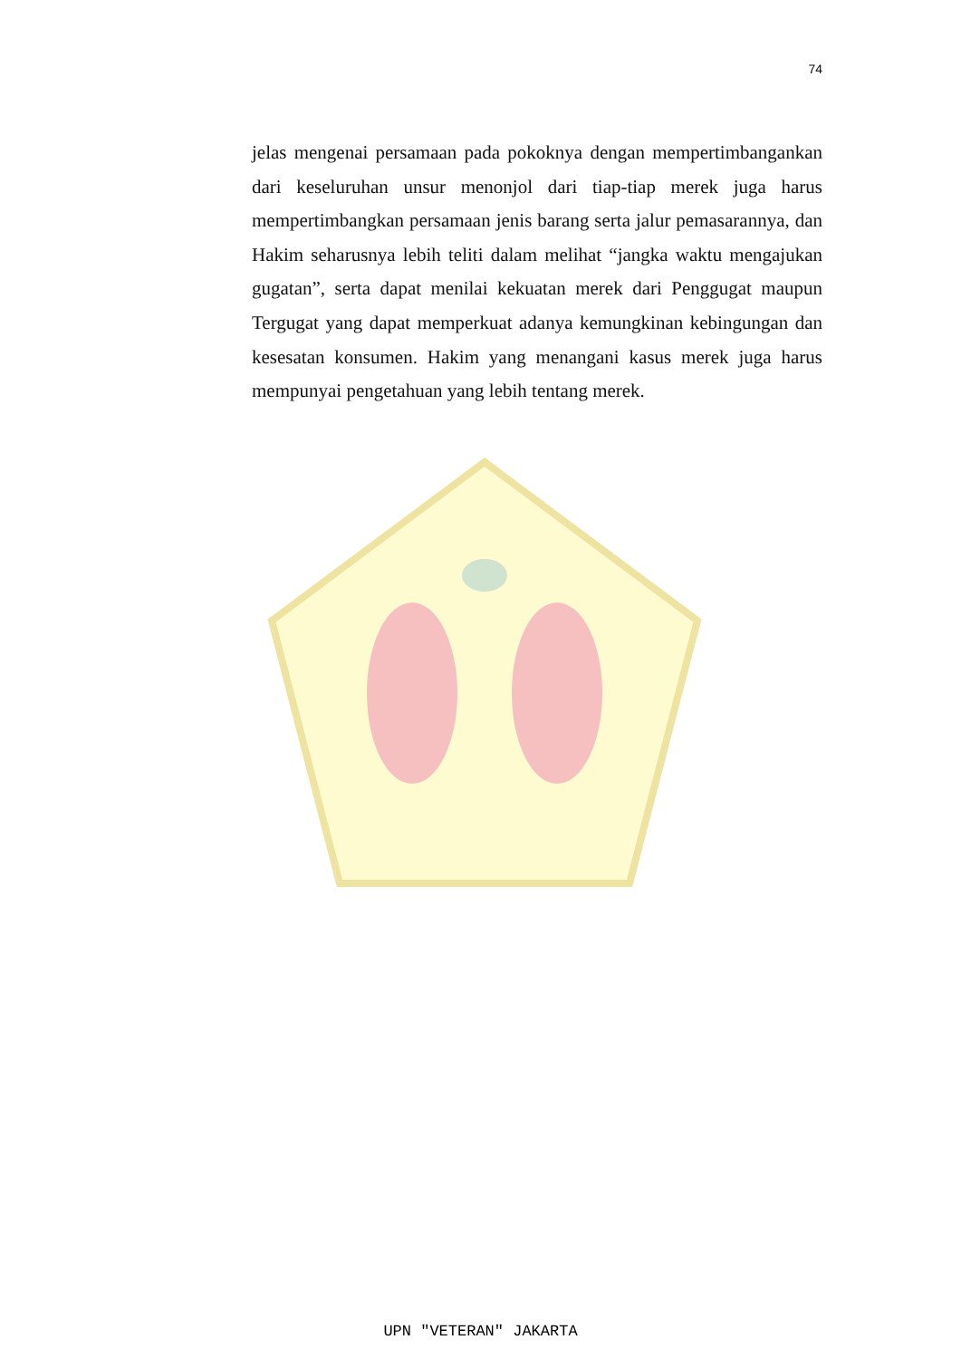74
jelas mengenai persamaan pada pokoknya dengan mempertimbangankan dari keseluruhan unsur menonjol dari tiap-tiap merek juga harus mempertimbangkan persamaan jenis barang serta jalur pemasarannya, dan Hakim seharusnya lebih teliti dalam melihat “jangka waktu mengajukan gugatan”, serta dapat menilai kekuatan merek dari Penggugat maupun Tergugat yang dapat memperkuat adanya kemungkinan kebingungan dan kesesatan konsumen. Hakim yang menangani kasus merek juga harus mempunyai pengetahuan yang lebih tentang merek.
UPN "VETERAN" JAKARTA